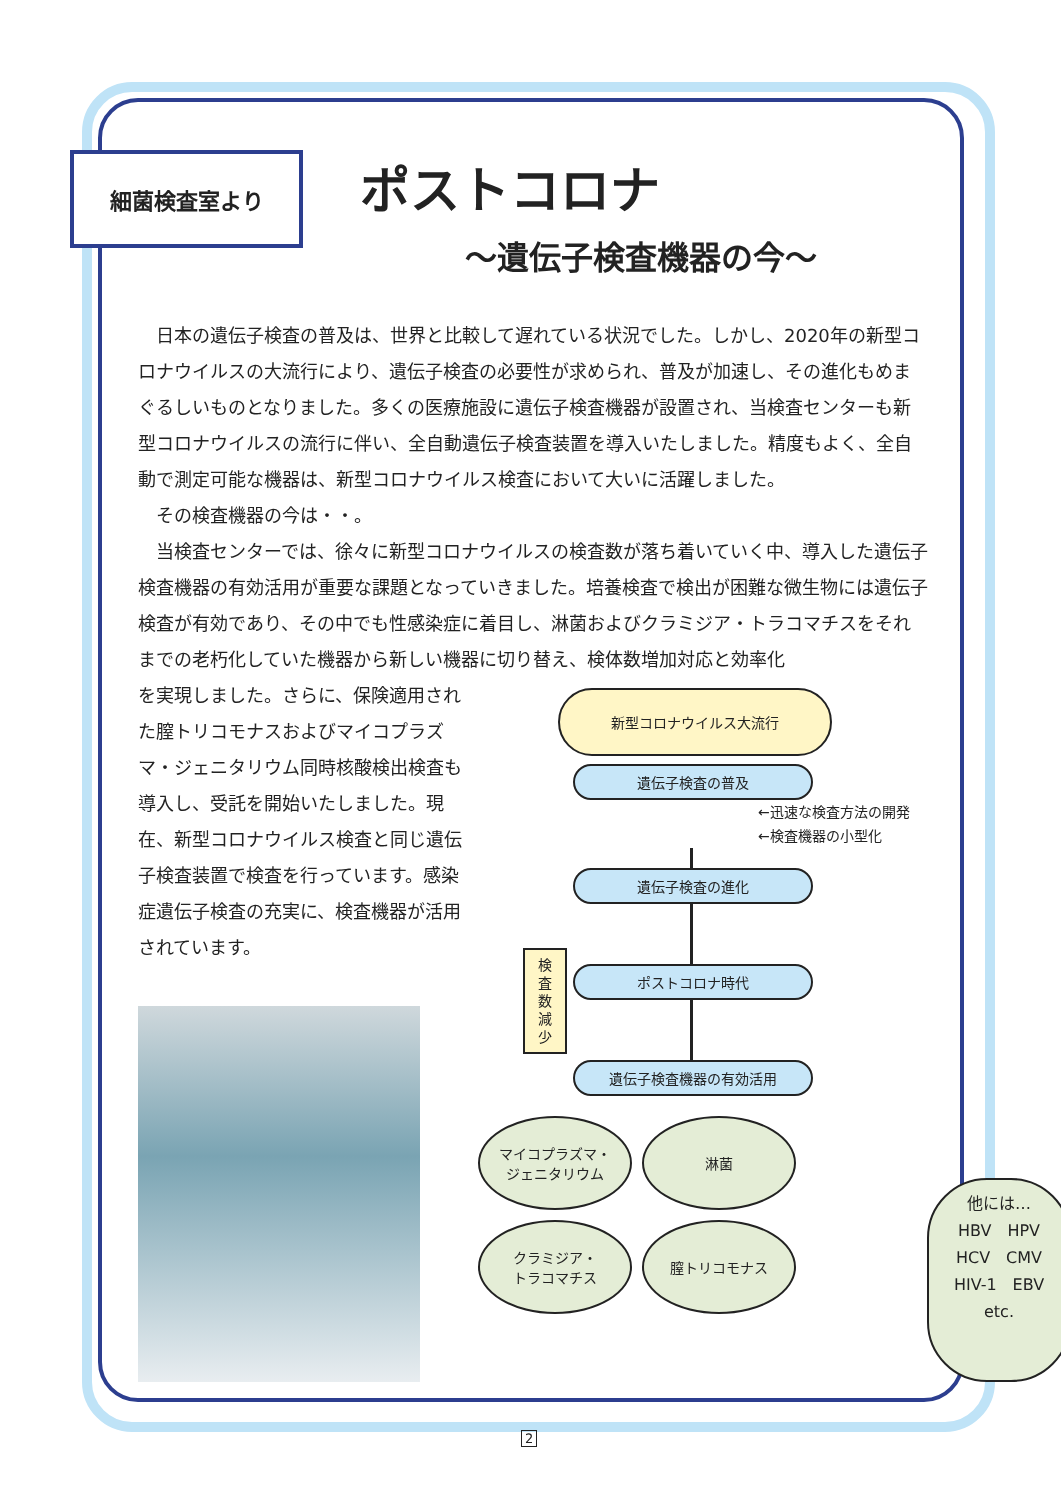細菌検査室より
ポストコロナ
～遺伝子検査機器の今～
日本の遺伝子検査の普及は、世界と比較して遅れている状況でした。しかし、2020年の新型コロナウイルスの大流行により、遺伝子検査の必要性が求められ、普及が加速し、その進化もめまぐるしいものとなりました。多くの医療施設に遺伝子検査機器が設置され、当検査センターも新型コロナウイルスの流行に伴い、全自動遺伝子検査装置を導入いたしました。精度もよく、全自動で測定可能な機器は、新型コロナウイルス検査において大いに活躍しました。
その検査機器の今は・・。
当検査センターでは、徐々に新型コロナウイルスの検査数が落ち着いていく中、導入した遺伝子検査機器の有効活用が重要な課題となっていきました。培養検査で検出が困難な微生物には遺伝子検査が有効であり、その中でも性感染症に着目し、淋菌およびクラミジア・トラコマチスをそれまでの老朽化していた機器から新しい機器に切り替え、検体数増加対応と効率化
を実現しました。さらに、保険適用された膣トリコモナスおよびマイコプラズマ・ジェニタリウム同時核酸検出検査も導入し、受託を開始いたしました。現在、新型コロナウイルス検査と同じ遺伝子検査装置で検査を行っています。感染症遺伝子検査の充実に、検査機器が活用されています。
新型コロナウイルス大流行
遺伝子検査の普及
←迅速な検査方法の開発
←検査機器の小型化
遺伝子検査の進化
ポストコロナ時代
遺伝子検査機器の有効活用
検
査
数
減
少
マイコプラズマ・
ジェニタリウム
淋菌
クラミジア・
トラコマチス
膣トリコモナス
他には…
HBV　HPV
HCV　CMV
HIV-1　EBV
etc.
2